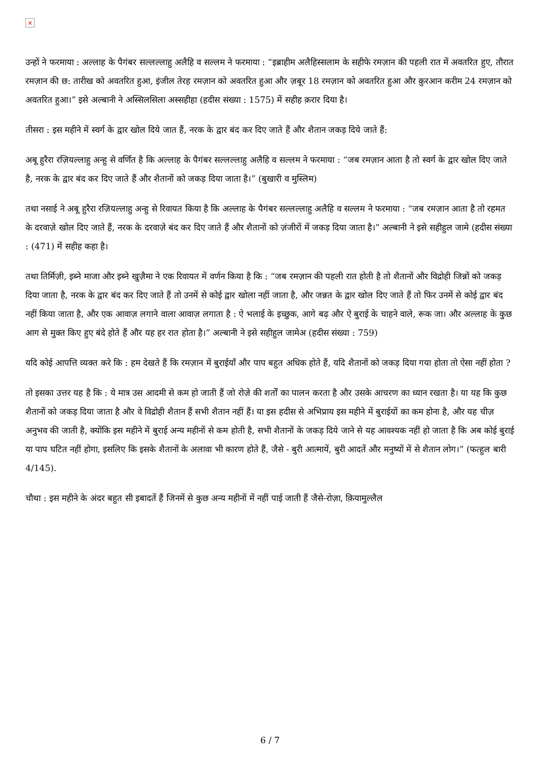×
उन्हों ने फरमाया : अल्लाह के पैगंबर सल्लल्लाहु अलैहि व सल्लम ने फरमाया : “इब्राहीम अलैहिस्सलाम के सहीफे रमज़ान की पहली रात में अवतरित हुए, तौरात रमज़ान की छ: तारीख को अवतरित हुआ, इंजील तेरह रमज़ान को अवतरित हुआ और ज़बूर 18 रमज़ान को अवतरित हुआ और क़ुरआन करीम 24 रमज़ान को अवतरित हुआ।” इसे अल्बानी ने अस्सिलसिला अस्सहीहा (हदीस संख्या : 1575) में सहीह क़रार दिया है।
तीसरा : इस महीने में स्वर्ग के द्वार खोल दिये जात हैं, नरक के द्वार बंद कर दिए जाते हैं और शैतान जकड़ दिये जाते हैं:
अबू हुरैरा रज़ियल्लाहु अन्हु से वर्णित है कि अल्लाह के पैगंबर सल्लल्लाहु अलैहि व सल्लम ने फरमाया : “जब रमज़ान आता है तो स्वर्ग के द्वार खोल दिए जाते है, नरक के द्वार बंद कर दिए जाते हैं और शैतानों को जकड़ दिया जाता है।” (बुखारी व मुस्लिम)
तथा नसाई ने अबू हुरैरा रज़ियल्लाहु अन्हु से रिवायत किया है कि अल्लाह के पैगंबर सल्लल्लाहु अलैहि व सल्लम ने फरमाया : “जब रमज़ान आता है तो रहमत के दरवाज़े खोल दिए जाते हैं, नरक के दरवाज़े बंद कर दिए जाते हैं और शैतानों को ज़ंजीरों में जकड़ दिया जाता है।” अल्बानी ने इसे सहीहुल जामे (हदीस संख्या : (471) में सहीह कहा है।
तथा तिर्मिज़ी, इब्ने माजा और इब्ने खुज़ैमा ने एक रिवायत में वर्णन किया है कि : “जब रमज़ान की पहली रात होती है तो शैतानों और विद्रोही जिन्नों को जकड़ दिया जाता है, नरक के द्वार बंद कर दिए जाते हैं तो उनमें से कोई द्वार खोला नहीं जाता है, और जन्नत के द्वार खोल दिए जाते हैं तो फिर उनमें से कोई द्वार बंद नहीं किया जाता है, और एक आवाज़ लगाने वाला आवाज़ लगाता है : ऐ भलाई के इच्छुक, आगे बढ़ और ऐ बुराई के चाहने वाले, रूक जा। और अल्लाह के कुछ आग से मुक्त किए हुए बंदे होते हैं और यह हर रात होता है।” अल्बानी ने इसे सहीहुल जामेअ (हदीस संख्या : 759)
यदि कोई आपत्ति व्यक्त करे कि : हम देखते हैं कि रमज़ान में बुराईयाँ और पाप बहुत अधिक होते हैं, यदि शैतानों को जकड़ दिया गया होता तो ऐसा नहीं होता ?
तो इसका उत्तर यह है कि : ये मात्र उस आदमी से कम हो जाती हैं जो रोज़े की शर्तों का पालन करता है और उसके आचरण का ध्यान रखता है। या यह कि कुछ शैतानों को जकड़ दिया जाता है और वे विद्रोही शैतान हैं सभी शैतान नहीं हैं। या इस हदीस से अभिप्राय इस महीने में बुराईयों का कम होना है, और यह चीज़ अनुभव की जाती है, क्योंकि इस महीने में बुराई अन्य महीनों से कम होती है, सभी शैतानों के जकड़ दिये जाने से यह आवश्यक नहीं हो जाता है कि अब कोई बुराई या पाप घटित नहीं होगा, इसलिए कि इसके शैतानों के अलावा भी कारण होते हैं, जैसे - बुरी आत्मायें, बुरी आदतें और मनुष्यों में से शैतान लोग।” (फत्हुल बारी 4/145).
चौथा : इस महीने के अंदर बहुत सी इबादतें हैं जिनमें से कुछ अन्य महीनों में नहीं पाई जाती हैं जैसे-रोज़ा, क़ियामुल्लैल
6 / 7